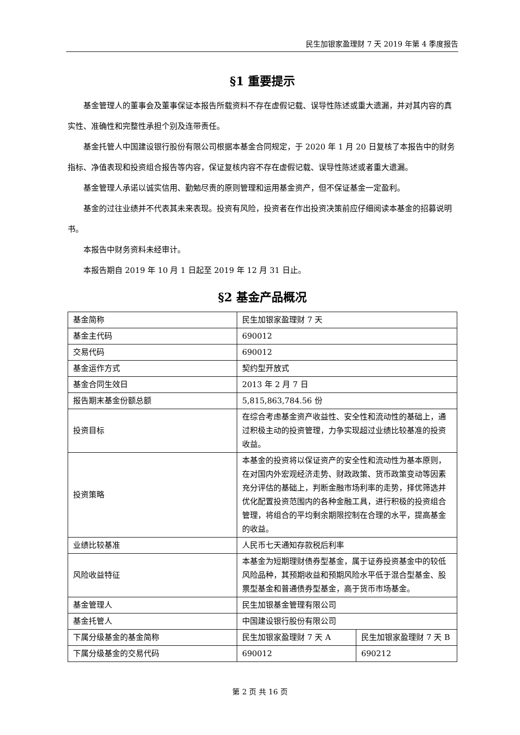民生加银家盈理财 7 天 2019 年第 4 季度报告
§1 重要提示
基金管理人的董事会及董事保证本报告所载资料不存在虚假记载、误导性陈述或重大遗漏，并对其内容的真实性、准确性和完整性承担个别及连带责任。
基金托管人中国建设银行股份有限公司根据本基金合同规定，于 2020 年 1 月 20 日复核了本报告中的财务指标、净值表现和投资组合报告等内容，保证复核内容不存在虚假记载、误导性陈述或者重大遗漏。
基金管理人承诺以诚实信用、勤勉尽责的原则管理和运用基金资产，但不保证基金一定盈利。
基金的过往业绩并不代表其未来表现。投资有风险，投资者在作出投资决策前应仔细阅读本基金的招募说明书。
本报告中财务资料未经审计。
本报告期自 2019 年 10 月 1 日起至 2019 年 12 月 31 日止。
§2 基金产品概况
| 基金简称 | 民生加银家盈理财 7 天 | |
| 基金主代码 | 690012 | |
| 交易代码 | 690012 | |
| 基金运作方式 | 契约型开放式 | |
| 基金合同生效日 | 2013 年 2 月 7 日 | |
| 报告期末基金份额总额 | 5,815,863,784.56 份 | |
| 投资目标 | 在综合考虑基金资产收益性、安全性和流动性的基础上，通过积极主动的投资管理，力争实现超过业绩比较基准的投资收益。 | |
| 投资策略 | 本基金的投资将以保证资产的安全性和流动性为基本原则，在对国内外宏观经济走势、财政政策、货币政策变动等因素充分评估的基础上，判断金融市场利率的走势，择优筛选并优化配置投资范围内的各种金融工具，进行积极的投资组合管理，将组合的平均剩余期限控制在合理的水平，提高基金的收益。 | |
| 业绩比较基准 | 人民币七天通知存款税后利率 | |
| 风险收益特征 | 本基金为短期理财债券型基金，属于证券投资基金中的较低风险品种，其预期收益和预期风险水平低于混合型基金、股票型基金和普通债券型基金，高于货币市场基金。 | |
| 基金管理人 | 民生加银基金管理有限公司 | |
| 基金托管人 | 中国建设银行股份有限公司 | |
| 下属分级基金的基金简称 | 民生加银家盈理财 7 天 A | 民生加银家盈理财 7 天 B |
| 下属分级基金的交易代码 | 690012 | 690212 |
第 2 页 共 16 页